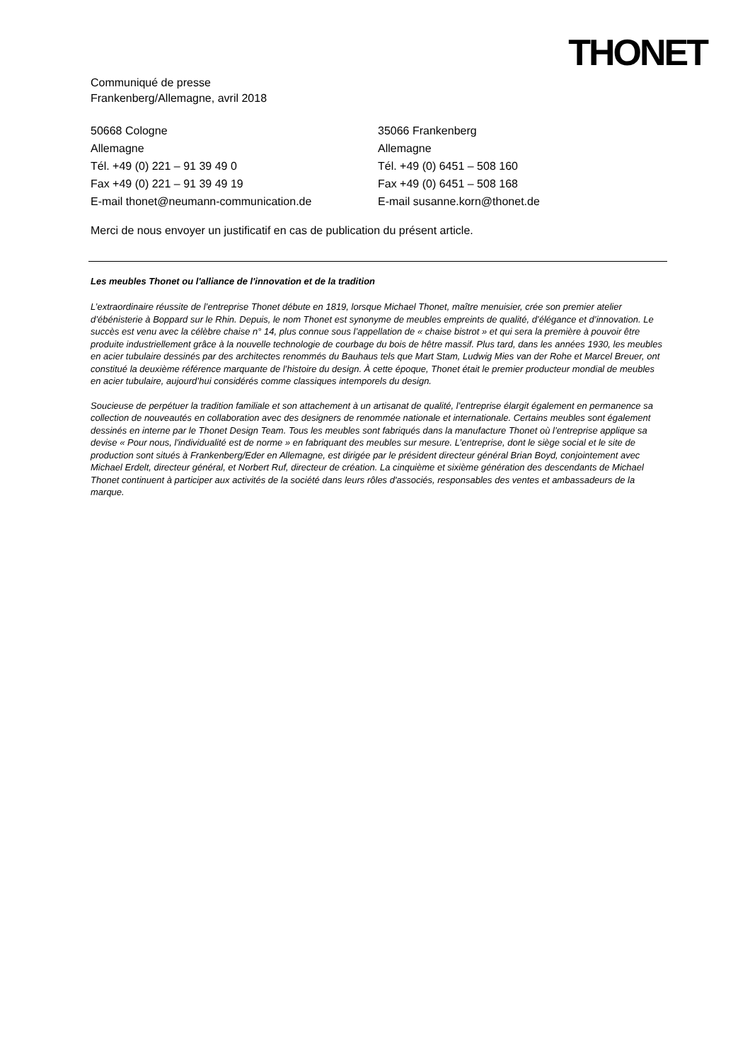THONET
Communiqué de presse
Frankenberg/Allemagne, avril 2018
50668 Cologne
Allemagne
Tél. +49 (0) 221 – 91 39 49 0
Fax +49 (0) 221 – 91 39 49 19
E-mail thonet@neumann-communication.de
35066 Frankenberg
Allemagne
Tél. +49 (0) 6451 – 508 160
Fax +49 (0) 6451 – 508 168
E-mail susanne.korn@thonet.de
Merci de nous envoyer un justificatif en cas de publication du présent article.
Les meubles Thonet ou l'alliance de l'innovation et de la tradition
L’extraordinaire réussite de l’entreprise Thonet débute en 1819, lorsque Michael Thonet, maître menuisier, crée son premier atelier d’ébénisterie à Boppard sur le Rhin. Depuis, le nom Thonet est synonyme de meubles empreints de qualité, d’élégance et d’innovation. Le succès est venu avec la célèbre chaise n° 14, plus connue sous l’appellation de « chaise bistrot » et qui sera la première à pouvoir être produite industriellement grâce à la nouvelle technologie de courbage du bois de hêtre massif. Plus tard, dans les années 1930, les meubles en acier tubulaire dessinés par des architectes renommés du Bauhaus tels que Mart Stam, Ludwig Mies van der Rohe et Marcel Breuer, ont constitué la deuxième référence marquante de l’histoire du design. À cette époque, Thonet était le premier producteur mondial de meubles en acier tubulaire, aujourd’hui considérés comme classiques intemporels du design.
Soucieuse de perpétuer la tradition familiale et son attachement à un artisanat de qualité, l’entreprise élargit également en permanence sa collection de nouveautés en collaboration avec des designers de renommée nationale et internationale. Certains meubles sont également dessinés en interne par le Thonet Design Team. Tous les meubles sont fabriqués dans la manufacture Thonet où l’entreprise applique sa devise « Pour nous, l'individualité est de norme » en fabriquant des meubles sur mesure. L’entreprise, dont le siège social et le site de production sont situés à Frankenberg/Eder en Allemagne, est dirigée par le président directeur général Brian Boyd, conjointement avec Michael Erdelt, directeur général, et Norbert Ruf, directeur de création. La cinquième et sixième génération des descendants de Michael Thonet continuent à participer aux activités de la société dans leurs rôles d'associés, responsables des ventes et ambassadeurs de la marque.